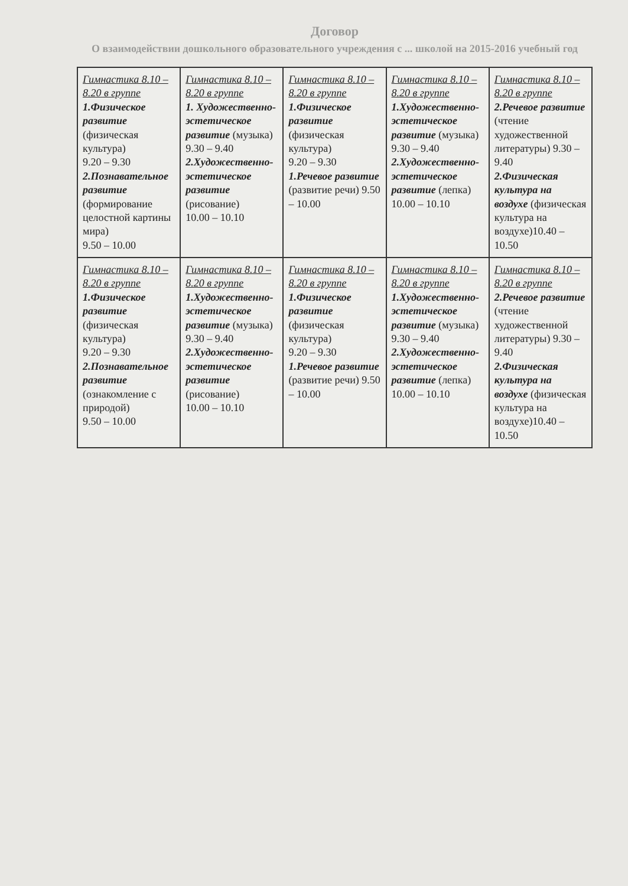Договор
О взаимодействии дошкольного образовательного учреждения с ... школой на 2015-2016 учебный год
| Гимнастика 8.10 – 8.20 в группе 1.Физическое развитие (физическая культура) 9.20 – 9.30 2.Познавательное развитие (формирование целостной картины мира) 9.50 – 10.00 | Гимнастика 8.10 – 8.20 в группе 1. Художественно-эстетическое развитие (музыка) 9.30 – 9.40 2.Художественно-эстетическое развитие (рисование) 10.00 – 10.10 | Гимнастика 8.10 – 8.20 в группе 1.Физическое развитие (физическая культура) 9.20 – 9.30 1.Речевое развитие (развитие речи) 9.50 – 10.00 | Гимнастика 8.10 – 8.20 в группе 1.Художественно-эстетическое развитие (музыка) 9.30 – 9.40 2.Художественно-эстетическое развитие (лепка) 10.00 – 10.10 | Гимнастика 8.10 – 8.20 в группе 2.Речевое развитие (чтение художественной литературы) 9.30 – 9.40 2.Физическая культура на воздухе (физическая культура на воздухе)10.40 – 10.50 |
| Гимнастика 8.10 – 8.20 в группе 1.Физическое развитие (физическая культура) 9.20 – 9.30 2.Познавательное развитие (ознакомление с природой) 9.50 – 10.00 | Гимнастика 8.10 – 8.20 в группе 1.Художественно-эстетическое развитие (музыка) 9.30 – 9.40 2.Художественно-эстетическое развитие (рисование) 10.00 – 10.10 | Гимнастика 8.10 – 8.20 в группе 1.Физическое развитие (физическая культура) 9.20 – 9.30 1.Речевое развитие (развитие речи) 9.50 – 10.00 | Гимнастика 8.10 – 8.20 в группе 1.Художественно-эстетическое развитие (музыка) 9.30 – 9.40 2.Художественно-эстетическое развитие (лепка) 10.00 – 10.10 | Гимнастика 8.10 – 8.20 в группе 2.Речевое развитие (чтение художественной литературы) 9.30 – 9.40 2.Физическая культура на воздухе (физическая культура на воздухе)10.40 – 10.50 |